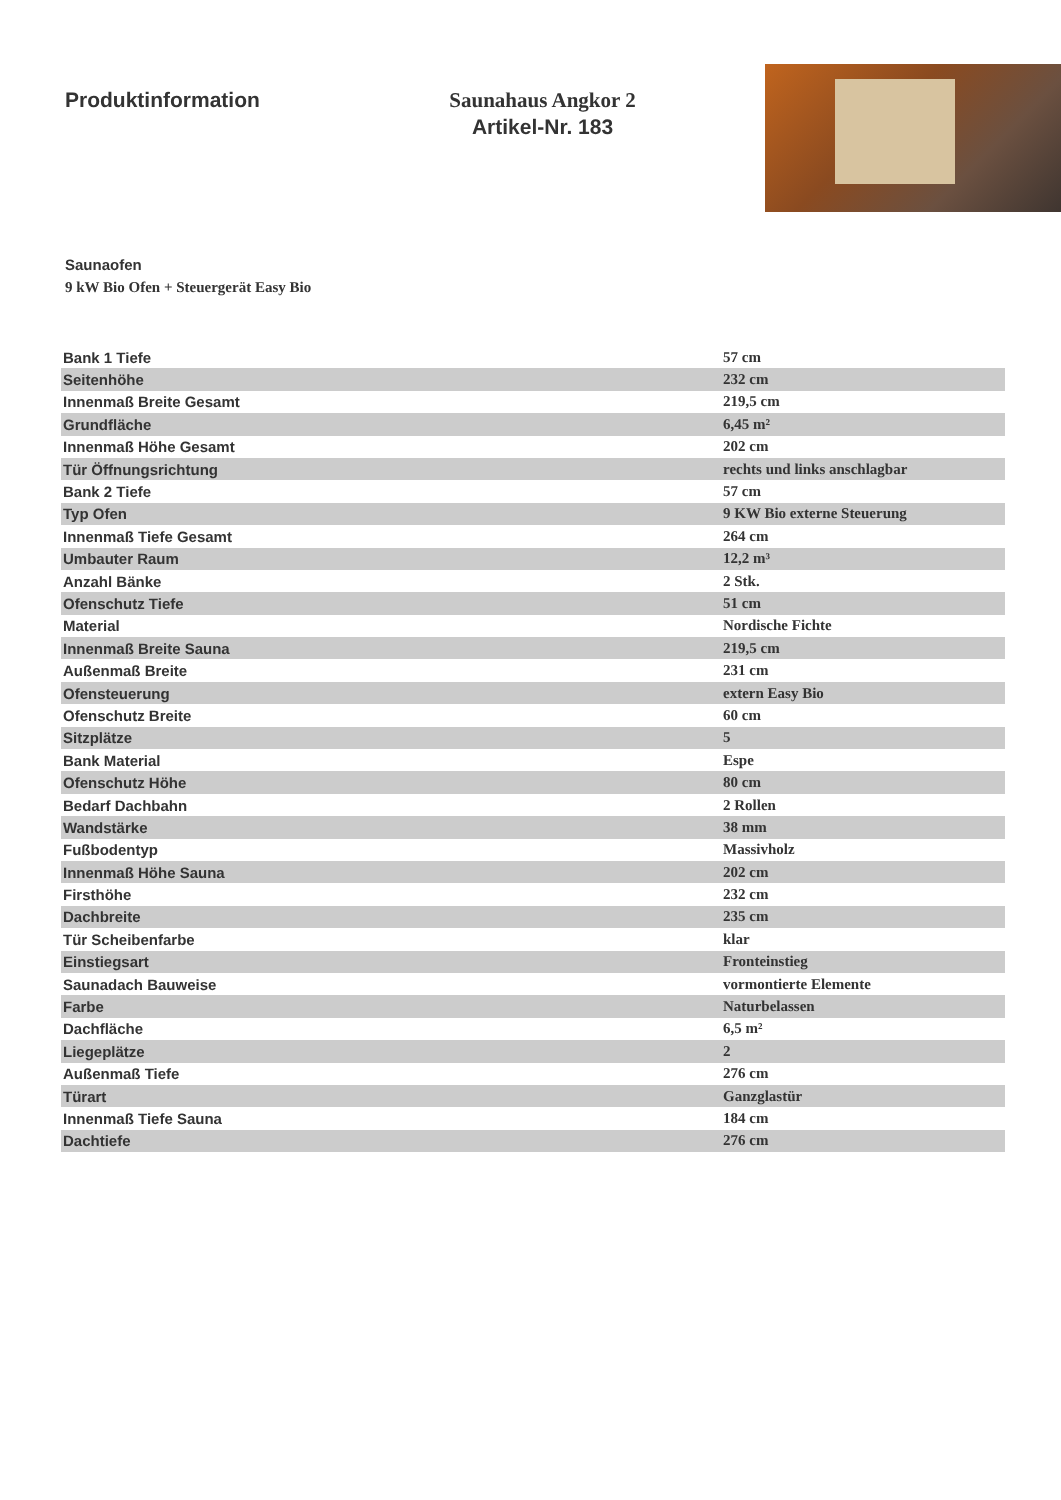Produktinformation Saunahaus Angkor 2
Artikel-Nr. 183
Saunaofen
9 kW Bio Ofen + Steuergerät Easy Bio
| Bank 1 Tiefe | 57 cm |
| Seitenhöhe | 232 cm |
| Innenmaß Breite Gesamt | 219,5 cm |
| Grundfläche | 6,45 m² |
| Innenmaß Höhe Gesamt | 202 cm |
| Tür Öffnungsrichtung | rechts und links anschlagbar |
| Bank 2 Tiefe | 57 cm |
| Typ Ofen | 9 KW Bio externe Steuerung |
| Innenmaß Tiefe Gesamt | 264 cm |
| Umbauter Raum | 12,2 m³ |
| Anzahl Bänke | 2 Stk. |
| Ofenschutz Tiefe | 51 cm |
| Material | Nordische Fichte |
| Innenmaß Breite Sauna | 219,5 cm |
| Außenmaß Breite | 231 cm |
| Ofensteuerung | extern Easy Bio |
| Ofenschutz Breite | 60 cm |
| Sitzplätze | 5 |
| Bank Material | Espe |
| Ofenschutz Höhe | 80 cm |
| Bedarf Dachbahn | 2 Rollen |
| Wandstärke | 38 mm |
| Fußbodentyp | Massivholz |
| Innenmaß Höhe Sauna | 202 cm |
| Firsthöhe | 232 cm |
| Dachbreite | 235 cm |
| Tür Scheibenfarbe | klar |
| Einstiegsart | Fronteinstieg |
| Saunadach Bauweise | vormontierte Elemente |
| Farbe | Naturbelassen |
| Dachfläche | 6,5 m² |
| Liegeplätze | 2 |
| Außenmaß Tiefe | 276 cm |
| Türart | Ganzglastür |
| Innenmaß Tiefe Sauna | 184 cm |
| Dachtiefe | 276 cm |